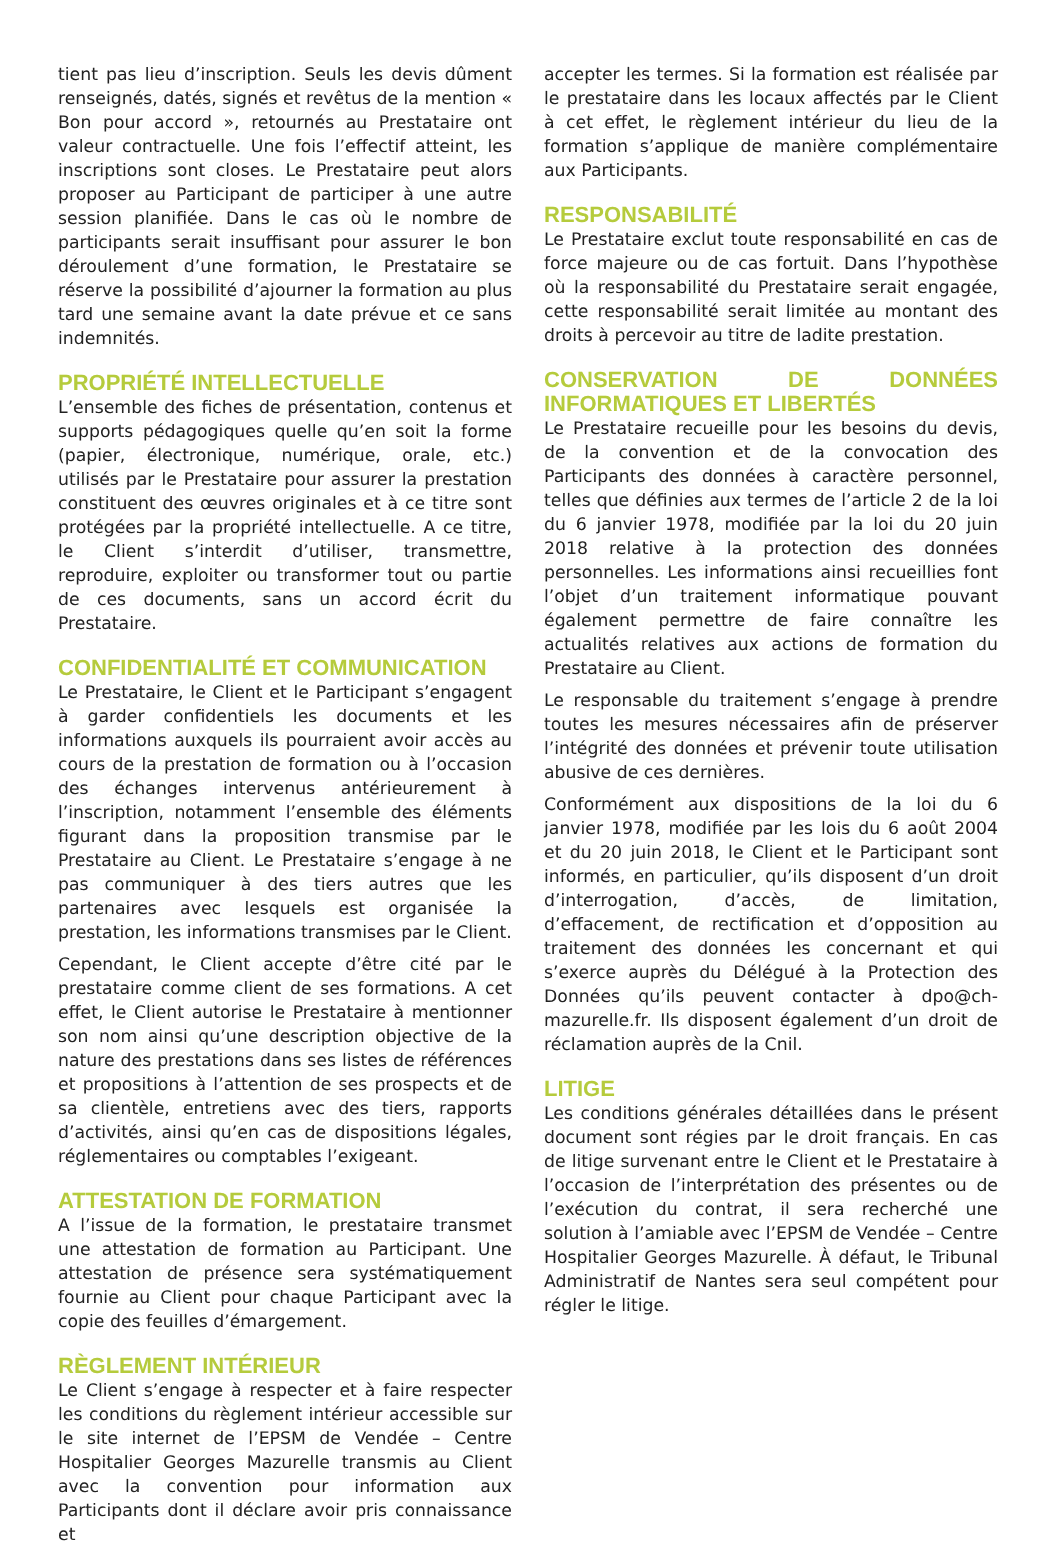tient pas lieu d’inscription. Seuls les devis dûment renseignés, datés, signés et revêtus de la mention « Bon pour accord », retournés au Prestataire ont valeur contractuelle. Une fois l’effectif atteint, les inscriptions sont closes. Le Prestataire peut alors proposer au Participant de participer à une autre session planifiée. Dans le cas où le nombre de participants serait insuffisant pour assurer le bon déroulement d’une formation, le Prestataire se réserve la possibilité d’ajourner la formation au plus tard une semaine avant la date prévue et ce sans indemnités.
PROPRIÉTÉ INTELLECTUELLE
L’ensemble des fiches de présentation, contenus et supports pédagogiques quelle qu’en soit la forme (papier, électronique, numérique, orale, etc.) utilisés par le Prestataire pour assurer la prestation constituent des œuvres originales et à ce titre sont protégées par la propriété intellectuelle. A ce titre, le Client s’interdit d’utiliser, transmettre, reproduire, exploiter ou transformer tout ou partie de ces documents, sans un accord écrit du Prestataire.
CONFIDENTIALITÉ ET COMMUNICATION
Le Prestataire, le Client et le Participant s’engagent à garder confidentiels les documents et les informations auxquels ils pourraient avoir accès au cours de la prestation de formation ou à l’occasion des échanges intervenus antérieurement à l’inscription, notamment l’ensemble des éléments figurant dans la proposition transmise par le Prestataire au Client. Le Prestataire s’engage à ne pas communiquer à des tiers autres que les partenaires avec lesquels est organisée la prestation, les informations transmises par le Client.
Cependant, le Client accepte d’être cité par le prestataire comme client de ses formations. A cet effet, le Client autorise le Prestataire à mentionner son nom ainsi qu’une description objective de la nature des prestations dans ses listes de références et propositions à l’attention de ses prospects et de sa clientèle, entretiens avec des tiers, rapports d’activités, ainsi qu’en cas de dispositions légales, réglementaires ou comptables l’exigeant.
ATTESTATION DE FORMATION
A l’issue de la formation, le prestataire transmet une attestation de formation au Participant. Une attestation de présence sera systématiquement fournie au Client pour chaque Participant avec la copie des feuilles d’émargement.
RÈGLEMENT INTÉRIEUR
Le Client s’engage à respecter et à faire respecter les conditions du règlement intérieur accessible sur le site internet de l’EPSM de Vendée – Centre Hospitalier Georges Mazurelle transmis au Client avec la convention pour information aux Participants dont il déclare avoir pris connaissance et
accepter les termes. Si la formation est réalisée par le prestataire dans les locaux affectés par le Client à cet effet, le règlement intérieur du lieu de la formation s’applique de manière complémentaire aux Participants.
RESPONSABILITÉ
Le Prestataire exclut toute responsabilité en cas de force majeure ou de cas fortuit. Dans l’hypothèse où la responsabilité du Prestataire serait engagée, cette responsabilité serait limitée au montant des droits à percevoir au titre de ladite prestation.
CONSERVATION DE DONNÉES INFORMATIQUES ET LIBERTÉS
Le Prestataire recueille pour les besoins du devis, de la convention et de la convocation des Participants des données à caractère personnel, telles que définies aux termes de l’article 2 de la loi du 6 janvier 1978, modifiée par la loi du 20 juin 2018 relative à la protection des données personnelles. Les informations ainsi recueillies font l’objet d’un traitement informatique pouvant également permettre de faire connaître les actualités relatives aux actions de formation du Prestataire au Client.
Le responsable du traitement s’engage à prendre toutes les mesures nécessaires afin de préserver l’intégrité des données et prévenir toute utilisation abusive de ces dernières.
Conformément aux dispositions de la loi du 6 janvier 1978, modifiée par les lois du 6 août 2004 et du 20 juin 2018, le Client et le Participant sont informés, en particulier, qu’ils disposent d’un droit d’interrogation, d’accès, de limitation, d’effacement, de rectification et d’opposition au traitement des données les concernant et qui s’exerce auprès du Délégué à la Protection des Données qu’ils peuvent contacter à dpo@ch-mazurelle.fr. Ils disposent également d’un droit de réclamation auprès de la Cnil.
LITIGE
Les conditions générales détaillées dans le présent document sont régies par le droit français. En cas de litige survenant entre le Client et le Prestataire à l’occasion de l’interprétation des présentes ou de l’exécution du contrat, il sera recherché une solution à l’amiable avec l’EPSM de Vendée – Centre Hospitalier Georges Mazurelle. À défaut, le Tribunal Administratif de Nantes sera seul compétent pour régler le litige.